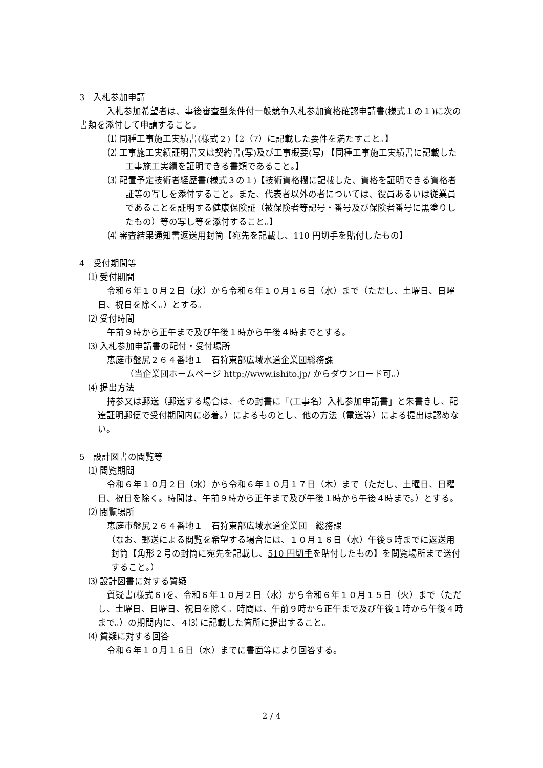3　入札参加申請
　入札参加希望者は、事後審査型条件付一般競争入札参加資格確認申請書(様式１の１)に次の書類を添付して申請すること。
⑴ 同種工事施工実績書(様式２)【2（7）に記載した要件を満たすこと。】
⑵ 工事施工実績証明書又は契約書(写)及び工事概要(写) 【同種工事施工実績書に記載した工事施工実績を証明できる書類であること。】
⑶ 配置予定技術者経歴書(様式３の１)【技術資格欄に記載した、資格を証明できる資格者証等の写しを添付すること。また、代表者以外の者については、役員あるいは従業員であることを証明する健康保険証（被保険者等記号・番号及び保険者番号に黒塗りしたもの）等の写し等を添付すること。】
⑷ 審査結果通知書返送用封筒【宛先を記載し、110 円切手を貼付したもの】
4　受付期間等
⑴ 受付期間
令和６年１０月２日（水）から令和６年１０月１６日（水）まで（ただし、土曜日、日曜日、祝日を除く。）とする。
⑵ 受付時間
午前９時から正午まで及び午後１時から午後４時までとする。
⑶ 入札参加申請書の配付・受付場所
恵庭市盤尻２６４番地１　石狩東部広域水道企業団総務課
（当企業団ホームページ http://www.ishito.jp/ からダウンロード可。）
⑷ 提出方法
持参又は郵送（郵送する場合は、その封書に「(工事名）入札参加申請書」と朱書きし、配達証明郵便で受付期間内に必着。）によるものとし、他の方法（電送等）による提出は認めない。
5　設計図書の閲覧等
⑴ 閲覧期間
令和６年１０月２日（水）から令和６年１０月１７日（木）まで（ただし、土曜日、日曜日、祝日を除く。時間は、午前９時から正午まで及び午後１時から午後４時まで。）とする。
⑵ 閲覧場所
恵庭市盤尻２６４番地１　石狩東部広域水道企業団　総務課
（なお、郵送による閲覧を希望する場合には、１０月１６日（水）午後５時までに返送用封筒【角形２号の封筒に宛先を記載し、510 円切手を貼付したもの】を閲覧場所まで送付すること。）
⑶ 設計図書に対する質疑
質疑書(様式６)を、令和６年１０月２日（水）から令和６年１０月１５日（火）まで（ただし、土曜日、日曜日、祝日を除く。時間は、午前９時から正午まで及び午後１時から午後４時まで。）の期間内に、４⑶ に記載した箇所に提出すること。
⑷ 質疑に対する回答
令和６年１０月１６日（水）までに書面等により回答する。
2 / 4